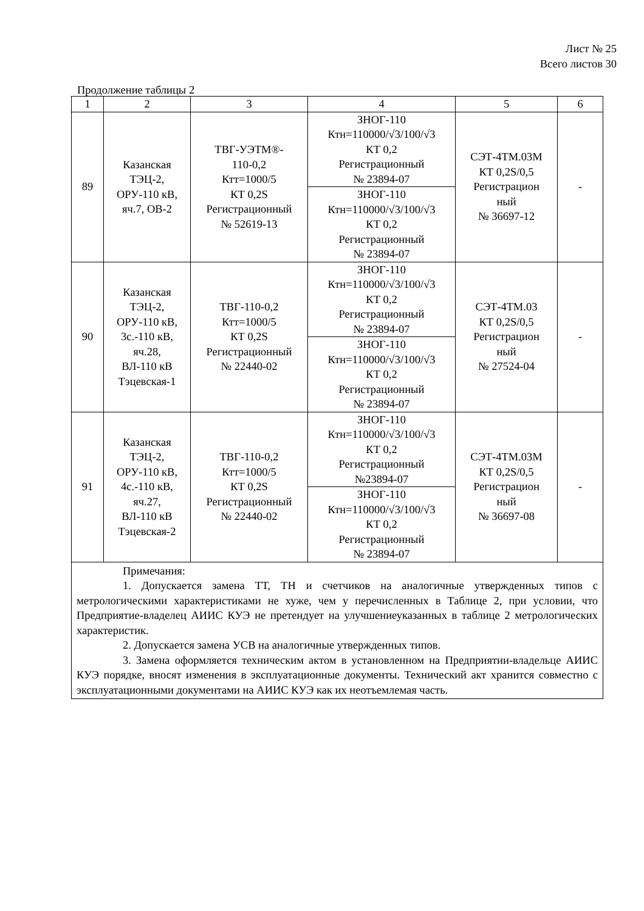Лист № 25
Всего листов 30
Продолжение таблицы 2
| 1 | 2 | 3 | 4 | 5 | 6 |
| --- | --- | --- | --- | --- | --- |
| 89 | Казанская ТЭЦ-2, ОРУ-110 кВ, яч.7, ОВ-2 | ТВГ-УЭТМ®- 110-0,2 Ктт=1000/5 КТ 0,2S Регистрационный № 52619-13 | ЗНОГ-110 Ктн=110000/√3/100/√3 КТ 0,2 Регистрационный № 23894-07 | СЭТ-4ТМ.03М КТ 0,2S/0,5 Регистрацион ный № 36697-12 | - |
| | | | ЗНОГ-110 Ктн=110000/√3/100/√3 КТ 0,2 Регистрационный № 23894-07 | | |
| 90 | Казанская ТЭЦ-2, ОРУ-110 кВ, 3с.-110 кВ, яч.28, ВЛ-110 кВ Тэцевская-1 | ТВГ-110-0,2 Ктт=1000/5 КТ 0,2S Регистрационный № 22440-02 | ЗНОГ-110 Ктн=110000/√3/100/√3 КТ 0,2 Регистрационный № 23894-07 | СЭТ-4ТМ.03 КТ 0,2S/0,5 Регистрацион ный № 27524-04 | - |
| | | | ЗНОГ-110 Ктн=110000/√3/100/√3 КТ 0,2 Регистрационный № 23894-07 | | |
| 91 | Казанская ТЭЦ-2, ОРУ-110 кВ, 4с.-110 кВ, яч.27, ВЛ-110 кВ Тэцевская-2 | ТВГ-110-0,2 Ктт=1000/5 КТ 0,2S Регистрационный № 22440-02 | ЗНОГ-110 Ктн=110000/√3/100/√3 КТ 0,2 Регистрационный №23894-07 | СЭТ-4ТМ.03М КТ 0,2S/0,5 Регистрацион ный № 36697-08 | - |
| | | | ЗНОГ-110 Ктн=110000/√3/100/√3 КТ 0,2 Регистрационный № 23894-07 | | |
| Примечания: 1. Допускается замена ТТ, ТН и счетчиков на аналогичные утвержденных типов с метрологическими характеристиками не хуже, чем у перечисленных в Таблице 2, при условии, что Предприятие-владелец АИИС КУЭ не претендует на улучшениеуказанных в таблице 2 метрологических характеристик. 2. Допускается замена УСВ на аналогичные утвержденных типов. 3. Замена оформляется техническим актом в установленном на Предприятии-владельце АИИС КУЭ порядке, вносят изменения в эксплуатационные документы. Технический акт хранится совместно с эксплуатационными документами на АИИС КУЭ как их неотъемлемая часть. | | | | | |